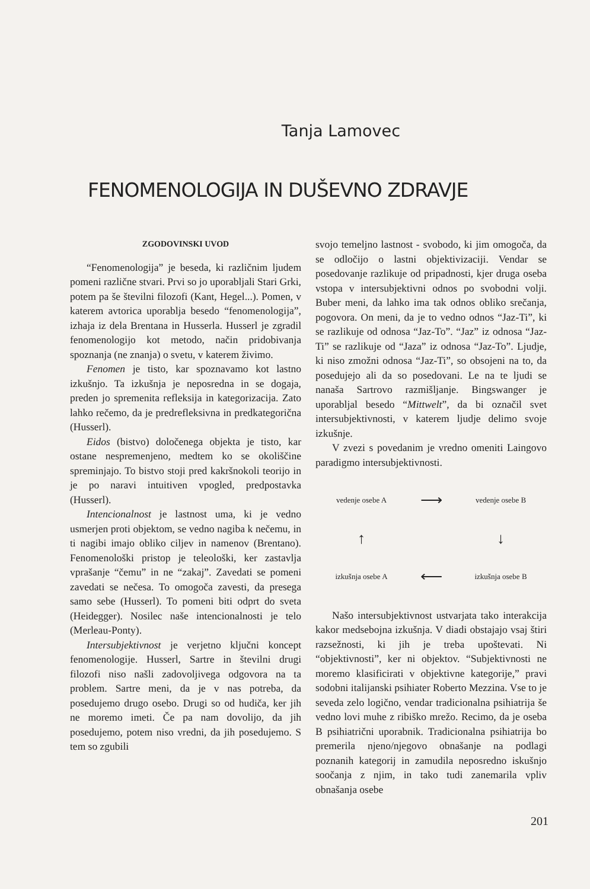Tanja Lamovec
FENOMENOLOGIJA IN DUŠEVNO ZDRAVJE
ZGODOVINSKI UVOD
“Fenomenologija” je beseda, ki različnim ljudem pomeni različne stvari. Prvi so jo uporabljali Stari Grki, potem pa še številni filozofi (Kant, Hegel...). Pomen, v katerem avtorica uporablja besedo “fenomenologija”, izhaja iz dela Brentana in Husserla. Husserl je zgradil fenomenologijo kot metodo, način pridobivanja spoznanja (ne znanja) o svetu, v katerem živimo.
Fenomen je tisto, kar spoznavamo kot lastno izkušnjo. Ta izkušnja je neposredna in se dogaja, preden jo spremenita refleksija in kategorizacija. Zato lahko rečemo, da je predrefleksivna in predkategorična (Husserl).
Eidos (bistvo) določenega objekta je tisto, kar ostane nespremenjeno, medtem ko se okoliščine spreminjajo. To bistvo stoji pred kakršnokoli teorijo in je po naravi intuitiven vpogled, predpostavka (Husserl).
Intencionalnost je lastnost uma, ki je vedno usmerjen proti objektom, se vedno nagiba k nečemu, in ti nagibi imajo obliko ciljev in namenov (Brentano). Fenomenološki pristop je teleološki, ker zastavlja vprašanje “čemu” in ne “zakaj”. Zavedati se pomeni zavedati se nečesa. To omogoča zavesti, da presega samo sebe (Husserl). To pomeni biti odprt do sveta (Heidegger). Nosilec naše intencionalnosti je telo (Merleau-Ponty).
Intersubjektivnost je verjetno ključni koncept fenomenologije. Husserl, Sartre in številni drugi filozofi niso našli zadovoljivega odgovora na ta problem. Sartre meni, da je v nas potreba, da posedujemo drugo osebo. Drugi so od hudiča, ker jih ne moremo imeti. Če pa nam dovolijo, da jih posedujemo, potem niso vredni, da jih posedujemo. S tem so zgubili
svojo temeljno lastnost - svobodo, ki jim omogoča, da se odločijo o lastni objektivizaciji. Vendar se posedovanje razlikuje od pripadnosti, kjer druga oseba vstopa v intersubjektivni odnos po svobodni volji. Buber meni, da lahko ima tak odnos obliko srečanja, pogovora. On meni, da je to vedno odnos “Jaz-Ti”, ki se razlikuje od odnosa “Jaz-To”. “Jaz” iz odnosa “Jaz-Ti” se razlikuje od “Jaza” iz odnosa “Jaz-To”. Ljudje, ki niso zmožni odnosa “Jaz-Ti”, so obsojeni na to, da posedujejo ali da so posedovani. Le na te ljudi se nanaša Sartrovo razmišljanje. Bingswanger je uporabljal besedo “Mittwelt”, da bi označil svet intersubjektivnosti, v katerem ljudje delimo svoje izkušnje.
V zvezi s povedanim je vredno omeniti Laingovo paradigmo intersubjektivnosti.
vedenje osebe A
⟶
vedenje osebe B
↑
↓
izkušnja osebe A
⟵
izkušnja osebe B
Našo intersubjektivnost ustvarjata tako interakcija kakor medsebojna izkušnja. V diadi obstajajo vsaj štiri razsežnosti, ki jih je treba upoštevati. Ni “objektivnosti”, ker ni objektov. “Subjektivnosti ne moremo klasificirati v objektivne kategorije,” pravi sodobni italijanski psihiater Roberto Mezzina. Vse to je seveda zelo logično, vendar tradicionalna psihiatrija še vedno lovi muhe z ribiško mrežo. Recimo, da je oseba B psihiatrični uporabnik. Tradicionalna psihiatrija bo premerila njeno/njegovo obnašanje na podlagi poznanih kategorij in zamudila neposredno iskušnjo soočanja z njim, in tako tudi zanemarila vpliv obnašanja osebe
201